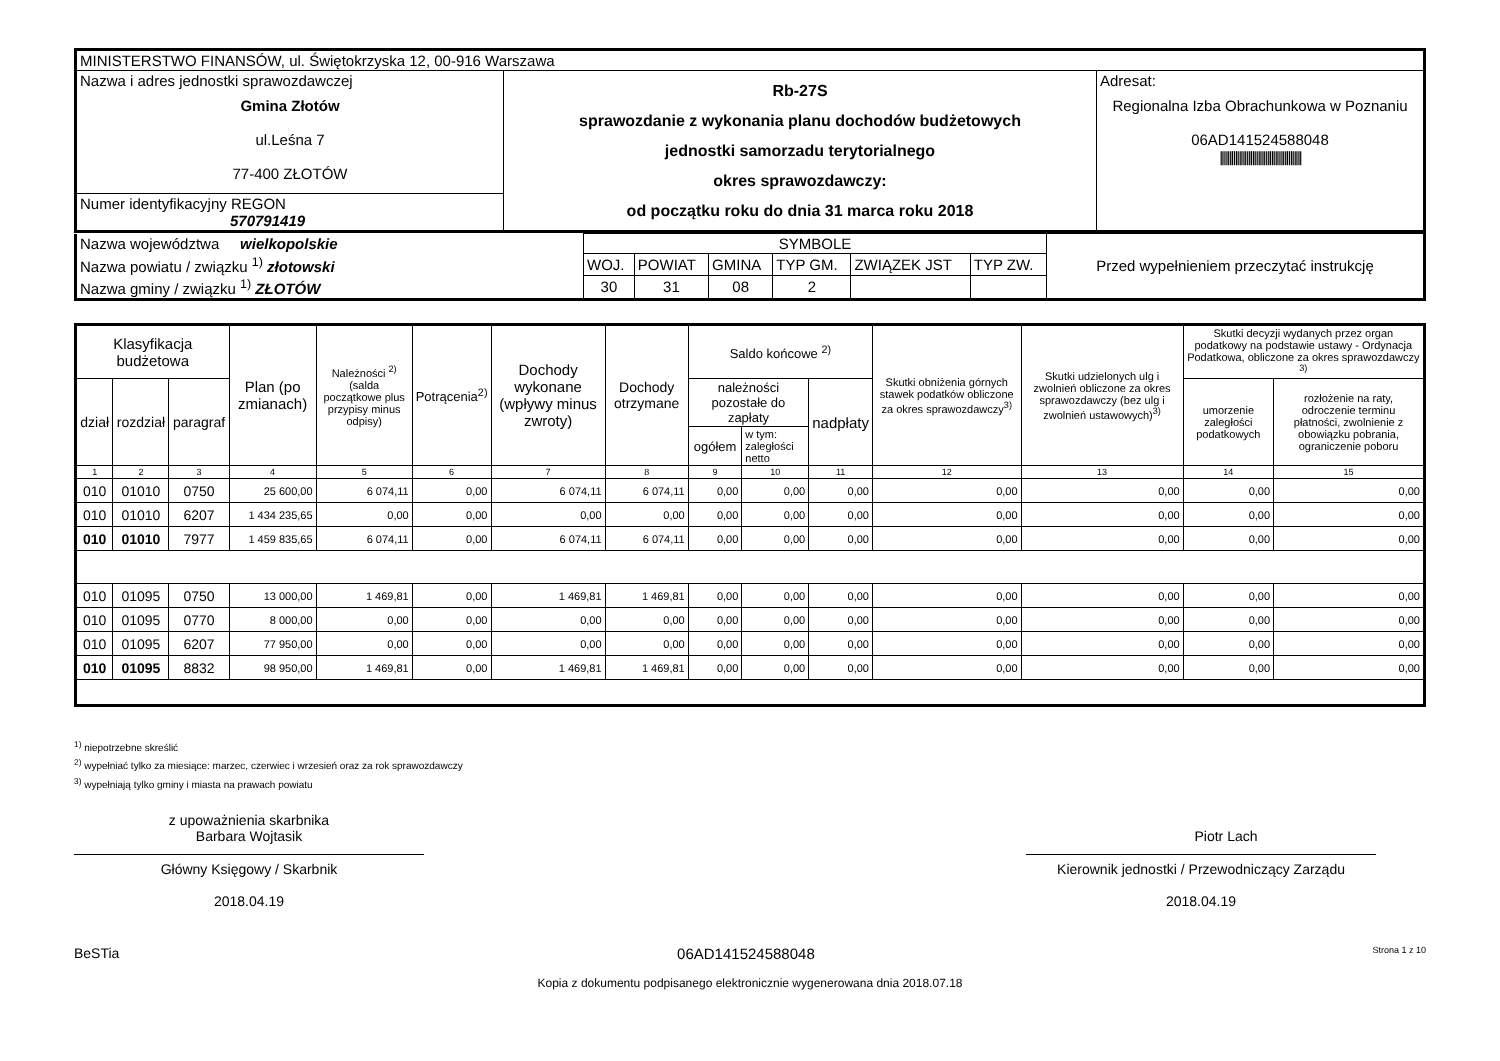| MINISTERSTWO FINANSÓW, ul. Świętokrzyska 12, 00-916 Warszawa | | |
| Nazwa i adres jednostki sprawozdawczej Gmina Złotów ul.Leśna 7 77-400 ZŁOTÓW | Rb-27S sprawozdanie z wykonania planu dochodów budżetowych jednostki samorzadu terytorialnego okres sprawozdawczy: od początku roku do dnia 31 marca roku 2018 | Adresat: Regionalna Izba Obrachunkowa w Poznaniu 06AD141524588048 /////////////////////////////////////////// |
| Numer identyfikacyjny REGON 570791419 | | |
| Nazwa województwa wielkopolskie | SYMBOLE | | | | | | Przed wypełnieniem przeczytać instrukcję |
| Nazwa powiatu / związku <sup>1)</sup> złotowski | WOJ. | POWIAT | GMINA | TYP GM. | ZWIĄZEK JST | TYP ZW. | |
| Nazwa gminy / związku <sup>1)</sup> ZŁOTÓW | 30 | 31 | 08 | 2 | | | |
| Klasyfikacja budżetowa | | | Plan (po zmianach) | Należności <sup>2)</sup> (salda początkowe plus przypisy minus odpisy) | Potrącenia<sup>2)</sup> | Dochody wykonane (wpływy minus zwroty) | Dochody otrzymane | Saldo końcowe <sup>2)</sup> | | | Skutki obniżenia górnych stawek podatków obliczone za okres sprawozdawczy<sup>3)</sup> | Skutki udzielonych ulg i zwolnień obliczone za okres sprawozdawczy (bez ulg i zwolnień ustawowych)<sup>3)</sup> | Skutki decyzji wydanych przez organ podatkowy na podstawie ustawy - Ordynacja Podatkowa, obliczone za okres sprawozdawczy <sup>3)</sup> | |
| --- | --- | --- | --- | --- | --- | --- | --- | --- | --- | --- | --- | --- | --- | --- |
| dział | rozdział | paragraf | | | | | | należności pozostałe do zapłaty | | nadpłaty | | | umorzenie zaległości podatkowych | rozłożenie na raty, odroczenie terminu płatności, zwolnienie z obowiązku pobrania, ograniczenie poboru |
| | | | | | | | | ogółem | w tym: zaległości netto | | | | | |
| 1 | 2 | 3 | 4 | 5 | 6 | 7 | 8 | 9 | 10 | 11 | 12 | 13 | 14 | 15 |
| 010 | 01010 | 0750 | 25 600,00 | 6 074,11 | 0,00 | 6 074,11 | 6 074,11 | 0,00 | 0,00 | 0,00 | 0,00 | 0,00 | 0,00 | 0,00 |
| 010 | 01010 | 6207 | 1 434 235,65 | 0,00 | 0,00 | 0,00 | 0,00 | 0,00 | 0,00 | 0,00 | 0,00 | 0,00 | 0,00 | 0,00 |
| 010 | 01010 | 7977 | 1 459 835,65 | 6 074,11 | 0,00 | 6 074,11 | 6 074,11 | 0,00 | 0,00 | 0,00 | 0,00 | 0,00 | 0,00 | 0,00 |
| 010 | 01095 | 0750 | 13 000,00 | 1 469,81 | 0,00 | 1 469,81 | 1 469,81 | 0,00 | 0,00 | 0,00 | 0,00 | 0,00 | 0,00 | 0,00 |
| 010 | 01095 | 0770 | 8 000,00 | 0,00 | 0,00 | 0,00 | 0,00 | 0,00 | 0,00 | 0,00 | 0,00 | 0,00 | 0,00 | 0,00 |
| 010 | 01095 | 6207 | 77 950,00 | 0,00 | 0,00 | 0,00 | 0,00 | 0,00 | 0,00 | 0,00 | 0,00 | 0,00 | 0,00 | 0,00 |
| 010 | 01095 | 8832 | 98 950,00 | 1 469,81 | 0,00 | 1 469,81 | 1 469,81 | 0,00 | 0,00 | 0,00 | 0,00 | 0,00 | 0,00 | 0,00 |
<sup>1)</sup> niepotrzebne skreślić
<sup>2)</sup> wypełniać tylko za miesiące: marzec, czerwiec i wrzesień oraz za rok sprawozdawczy
<sup>3)</sup> wypełniają tylko gminy i miasta na prawach powiatu
z upoważnienia skarbnika
Barbara Wojtasik
Główny Księgowy / Skarbnik
2018.04.19
Piotr Lach
Kierownik jednostki / Przewodniczący Zarządu
2018.04.19
BeSTia 06AD141524588048 Strona 1 z 10
Kopia z dokumentu podpisanego elektronicznie wygenerowana dnia 2018.07.18